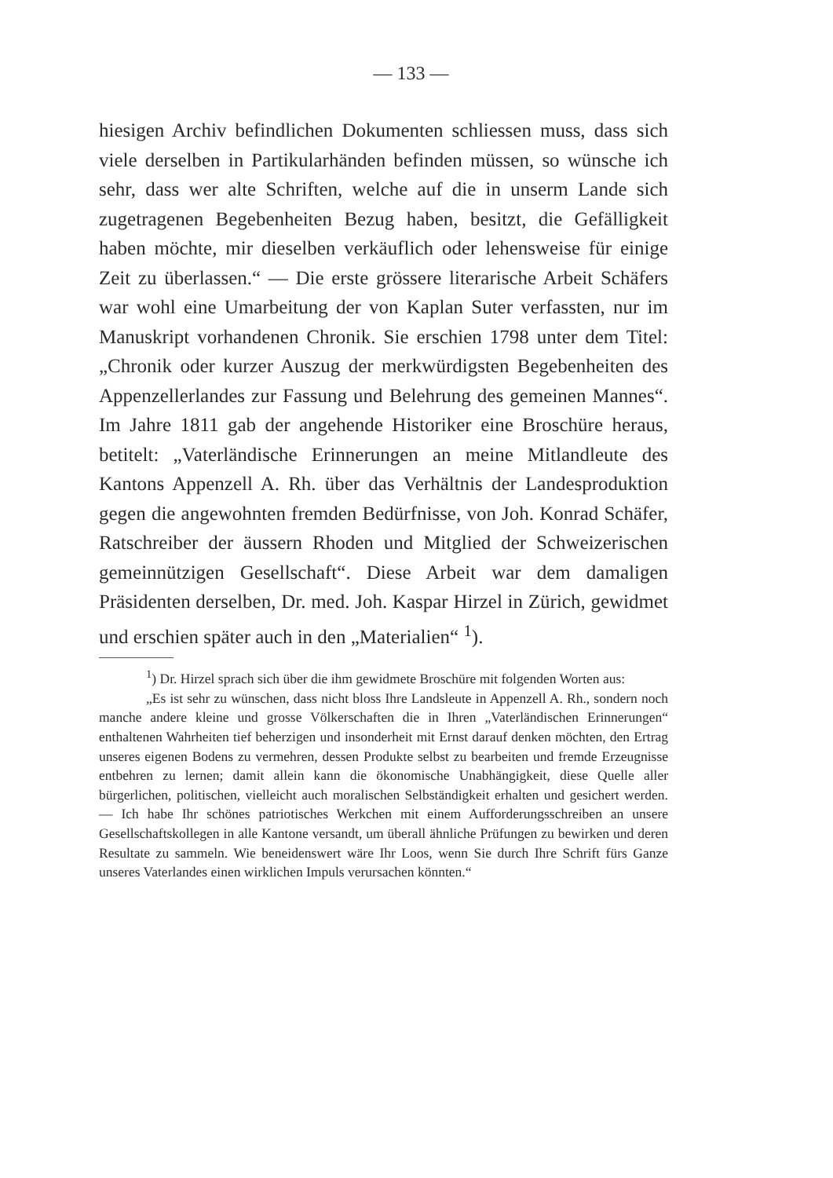— 133 —
hiesigen Archiv befindlichen Dokumenten schliessen muss, dass sich viele derselben in Partikularhänden befinden müssen, so wünsche ich sehr, dass wer alte Schriften, welche auf die in unserm Lande sich zugetragenen Begebenheiten Bezug haben, besitzt, die Gefälligkeit haben möchte, mir dieselben verkäuflich oder lehensweise für einige Zeit zu überlassen.“ — Die erste grössere literarische Arbeit Schäfers war wohl eine Umarbeitung der von Kaplan Suter verfassten, nur im Manuskript vorhandenen Chronik. Sie erschien 1798 unter dem Titel: „Chronik oder kurzer Auszug der merkwürdigsten Begebenheiten des Appenzellerlandes zur Fassung und Belehrung des gemeinen Mannes“. Im Jahre 1811 gab der angehende Historiker eine Broschüre heraus, betitelt: „Vaterländische Erinnerungen an meine Mitlandleute des Kantons Appenzell A. Rh. über das Verhältnis der Landesproduktion gegen die angewohnten fremden Bedürfnisse, von Joh. Konrad Schäfer, Ratschreiber der äussern Rhoden und Mitglied der Schweizerischen gemeinnützigen Gesellschaft“. Diese Arbeit war dem damaligen Präsidenten derselben, Dr. med. Joh. Kaspar Hirzel in Zürich, gewidmet und erschien später auch in den „Materialien“ <sup>1</sup>).
<sup>1</sup>) Dr. Hirzel sprach sich über die ihm gewidmete Broschüre mit folgenden Worten aus:
„Es ist sehr zu wünschen, dass nicht bloss Ihre Landsleute in Appenzell A. Rh., sondern noch manche andere kleine und grosse Völkerschaften die in Ihren „Vaterländischen Erinnerungen“ enthaltenen Wahrheiten tief beherzigen und insonderheit mit Ernst darauf denken möchten, den Ertrag unseres eigenen Bodens zu vermehren, dessen Produkte selbst zu bearbeiten und fremde Erzeugnisse entbehren zu lernen; damit allein kann die ökonomische Unabhängigkeit, diese Quelle aller bürgerlichen, politischen, vielleicht auch moralischen Selbständigkeit erhalten und gesichert werden. — Ich habe Ihr schönes patriotisches Werkchen mit einem Aufforderungsschreiben an unsere Gesellschaftskollegen in alle Kantone versandt, um überall ähnliche Prüfungen zu bewirken und deren Resultate zu sammeln. Wie beneidenswert wäre Ihr Loos, wenn Sie durch Ihre Schrift fürs Ganze unseres Vaterlandes einen wirklichen Impuls verursachen könnten.“